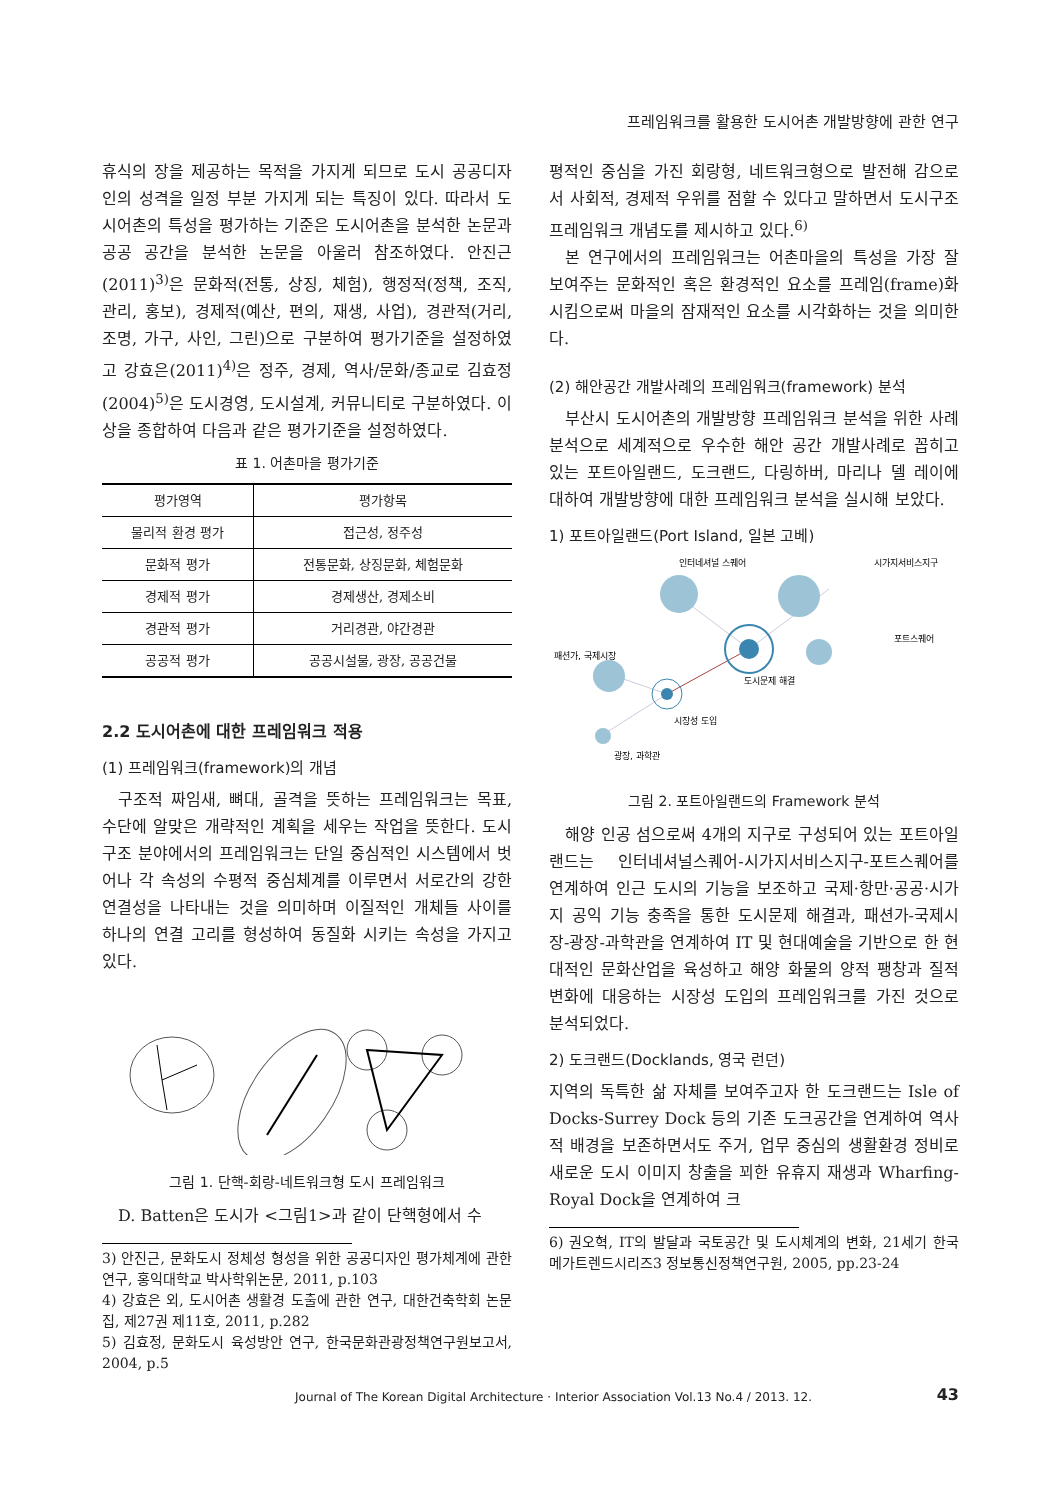프레임워크를 활용한 도시어촌 개발방향에 관한 연구
휴식의 장을 제공하는 목적을 가지게 되므로 도시 공공디자인의 성격을 일정 부분 가지게 되는 특징이 있다. 따라서 도시어촌의 특성을 평가하는 기준은 도시어촌을 분석한 논문과 공공 공간을 분석한 논문을 아울러 참조하였다. 안진근(2011)<sup>3)</sup>은 문화적(전통, 상징, 체험), 행정적(정책, 조직, 관리, 홍보), 경제적(예산, 편의, 재생, 사업), 경관적(거리, 조명, 가구, 사인, 그린)으로 구분하여 평가기준을 설정하였고 강효은(2011)<sup>4)</sup>은 정주, 경제, 역사/문화/종교로 김효정(2004)<sup>5)</sup>은 도시경영, 도시설계, 커뮤니티로 구분하였다. 이상을 종합하여 다음과 같은 평가기준을 설정하였다.
표 1. 어촌마을 평가기준
| 평가영역 | 평가항목 |
| --- | --- |
| 물리적 환경 평가 | 접근성, 정주성 |
| 문화적 평가 | 전통문화, 상징문화, 체험문화 |
| 경제적 평가 | 경제생산, 경제소비 |
| 경관적 평가 | 거리경관, 야간경관 |
| 공공적 평가 | 공공시설물, 광장, 공공건물 |
2.2 도시어촌에 대한 프레임워크 적용
(1) 프레임워크(framework)의 개념
구조적 짜임새, 뼈대, 골격을 뜻하는 프레임워크는 목표, 수단에 알맞은 개략적인 계획을 세우는 작업을 뜻한다. 도시 구조 분야에서의 프레임워크는 단일 중심적인 시스템에서 벗어나 각 속성의 수평적 중심체계를 이루면서 서로간의 강한 연결성을 나타내는 것을 의미하며 이질적인 개체들 사이를 하나의 연결 고리를 형성하여 동질화 시키는 속성을 가지고 있다.
그림 1. 단핵-회랑-네트워크형 도시 프레임워크
D. Batten은 도시가 <그림1>과 같이 단핵형에서 수
3) 안진근, 문화도시 정체성 형성을 위한 공공디자인 평가체계에 관한 연구, 홍익대학교 박사학위논문, 2011, p.103
4) 강효은 외, 도시어촌 생활경 도출에 관한 연구, 대한건축학회 논문집, 제27권 제11호, 2011, p.282
5) 김효정, 문화도시 육성방안 연구, 한국문화관광정책연구원보고서, 2004, p.5
평적인 중심을 가진 회랑형, 네트워크형으로 발전해 감으로서 사회적, 경제적 우위를 점할 수 있다고 말하면서 도시구조 프레임워크 개념도를 제시하고 있다.<sup>6)</sup>
본 연구에서의 프레임워크는 어촌마을의 특성을 가장 잘 보여주는 문화적인 혹은 환경적인 요소를 프레임(frame)화 시킴으로써 마을의 잠재적인 요소를 시각화하는 것을 의미한다.
(2) 해안공간 개발사례의 프레임워크(framework) 분석
부산시 도시어촌의 개발방향 프레임워크 분석을 위한 사례 분석으로 세계적으로 우수한 해안 공간 개발사례로 꼽히고 있는 포트아일랜드, 도크랜드, 다링하버, 마리나 델 레이에 대하여 개발방향에 대한 프레임워크 분석을 실시해 보았다.
1) 포트아일랜드(Port Island, 일본 고베)
인터네셔널 스퀘어
시가지서비스지구
포트스퀘어
패션가, 국제시장
도시문제 해결
시장성 도입
광장, 과학관
그림 2. 포트아일랜드의 Framework 분석
해양 인공 섬으로써 4개의 지구로 구성되어 있는 포트아일랜드는 인터네셔널스퀘어-시가지서비스지구-포트스퀘어를 연계하여 인근 도시의 기능을 보조하고 국제·항만·공공·시가지 공익 기능 충족을 통한 도시문제 해결과, 패션가-국제시장-광장-과학관을 연계하여 IT 및 현대예술을 기반으로 한 현대적인 문화산업을 육성하고 해양 화물의 양적 팽창과 질적 변화에 대응하는 시장성 도입의 프레임워크를 가진 것으로 분석되었다.
2) 도크랜드(Docklands, 영국 런던)
지역의 독특한 삶 자체를 보여주고자 한 도크랜드는 Isle of Docks-Surrey Dock 등의 기존 도크공간을 연계하여 역사적 배경을 보존하면서도 주거, 업무 중심의 생활환경 정비로 새로운 도시 이미지 창출을 꾀한 유휴지 재생과 Wharfing-Royal Dock을 연계하여 크
6) 권오혁, IT의 발달과 국토공간 및 도시체계의 변화, 21세기 한국 메가트렌드시리즈3 정보통신정책연구원, 2005, pp.23-24
Journal of The Korean Digital Architecture · Interior Association Vol.13 No.4 / 2013. 12.
43